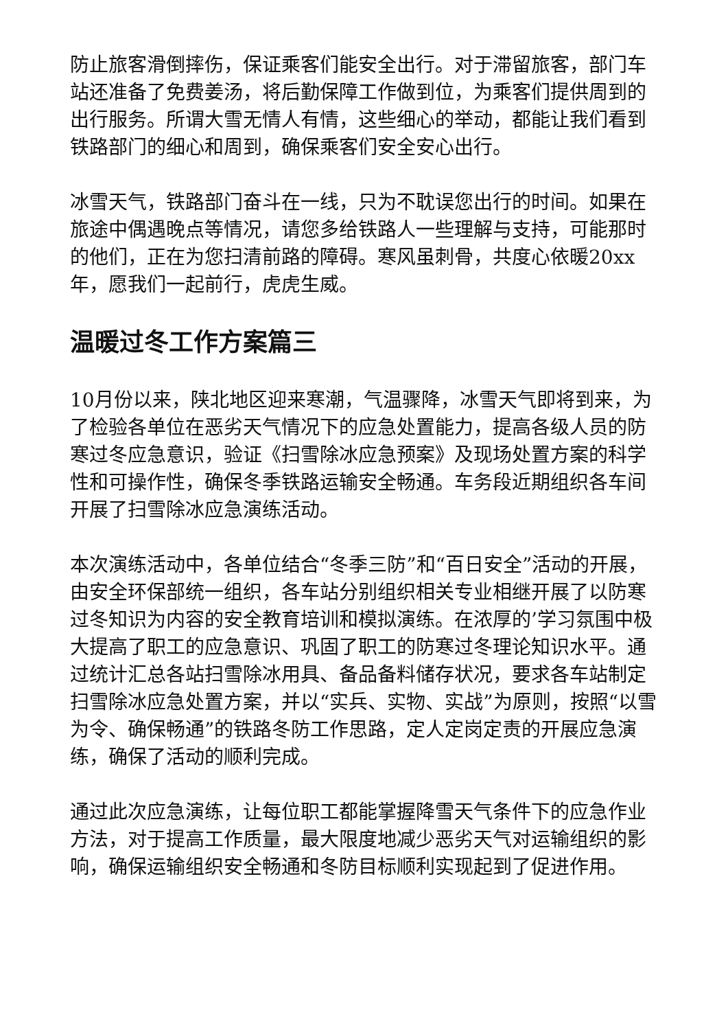防止旅客滑倒摔伤，保证乘客们能安全出行。对于滞留旅客，部门车站还准备了免费姜汤，将后勤保障工作做到位，为乘客们提供周到的出行服务。所谓大雪无情人有情，这些细心的举动，都能让我们看到铁路部门的细心和周到，确保乘客们安全安心出行。
冰雪天气，铁路部门奋斗在一线，只为不耽误您出行的时间。如果在旅途中偶遇晚点等情况，请您多给铁路人一些理解与支持，可能那时的他们，正在为您扫清前路的障碍。寒风虽刺骨，共度心依暖20xx年，愿我们一起前行，虎虎生威。
温暖过冬工作方案篇三
10月份以来，陕北地区迎来寒潮，气温骤降，冰雪天气即将到来，为了检验各单位在恶劣天气情况下的应急处置能力，提高各级人员的防寒过冬应急意识，验证《扫雪除冰应急预案》及现场处置方案的科学性和可操作性，确保冬季铁路运输安全畅通。车务段近期组织各车间开展了扫雪除冰应急演练活动。
本次演练活动中，各单位结合“冬季三防”和“百日安全”活动的开展，由安全环保部统一组织，各车站分别组织相关专业相继开展了以防寒过冬知识为内容的安全教育培训和模拟演练。在浓厚的’学习氛围中极大提高了职工的应急意识、巩固了职工的防寒过冬理论知识水平。通过统计汇总各站扫雪除冰用具、备品备料储存状况，要求各车站制定扫雪除冰应急处置方案，并以“实兵、实物、实战”为原则，按照“以雪为令、确保畅通”的铁路冬防工作思路，定人定岗定责的开展应急演练，确保了活动的顺利完成。
通过此次应急演练，让每位职工都能掌握降雪天气条件下的应急作业方法，对于提高工作质量，最大限度地减少恶劣天气对运输组织的影响，确保运输组织安全畅通和冬防目标顺利实现起到了促进作用。